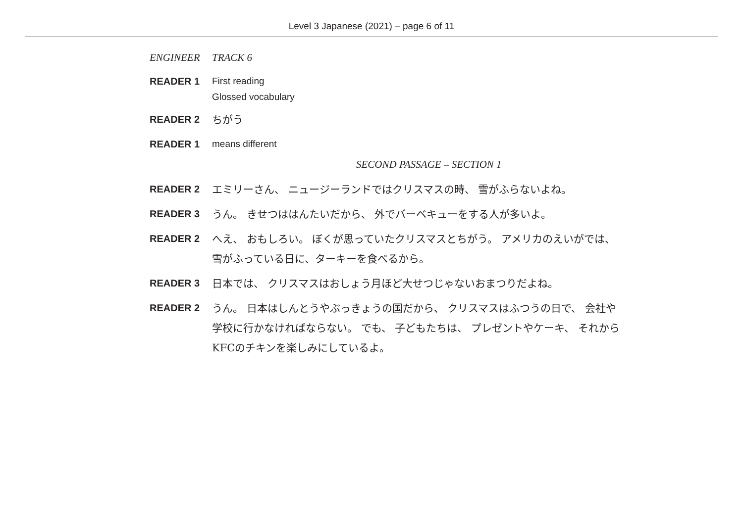Level 3 Japanese (2021) – page 6 of 11
ENGINEER TRACK 6
READER 1
First reading
Glossed vocabulary
READER 2
ちがう
READER 1
means different
SECOND PASSAGE – SECTION 1
READER 2
エミリーさん、 ニュージーランドではクリスマスの時、 雪がふらないよね。
READER 3
うん。 きせつははんたいだから、 外でバーベキューをする人が多いよ。
READER 2
へえ、 おもしろい。 ぼくが思っていたクリスマスとちがう。 アメリカのえいがでは、
雪がふっている日に、ターキーを食べるから。
READER 3
日本では、 クリスマスはおしょう月ほど大せつじゃないおまつりだよね。
READER 2
うん。 日本はしんとうやぶっきょうの国だから、 クリスマスはふつうの日で、 会社や
学校に行かなければならない。 でも、 子どもたちは、 プレゼントやケーキ、 それから
KFCのチキンを楽しみにしているよ。